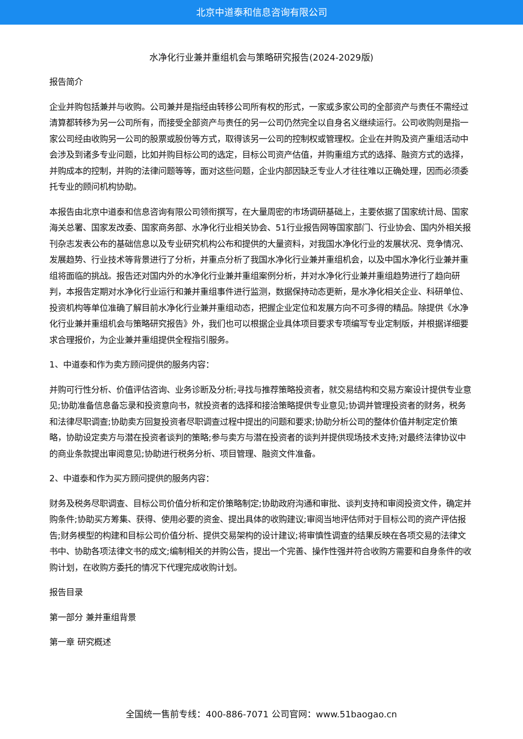北京中道泰和信息咨询有限公司
水净化行业兼并重组机会与策略研究报告(2024-2029版)
报告简介
企业并购包括兼并与收购。公司兼并是指经由转移公司所有权的形式，一家或多家公司的全部资产与责任不需经过清算都转移为另一公司所有，而接受全部资产与责任的另一公司仍然完全以自身名义继续运行。公司收购则是指一家公司经由收购另一公司的股票或股份等方式，取得该另一公司的控制权或管理权。企业在并购及资产重组活动中会涉及到诸多专业问题，比如并购目标公司的选定，目标公司资产估值，并购重组方式的选择、融资方式的选择，并购成本的控制，并购的法律问题等等，面对这些问题，企业内部因缺乏专业人才往往难以正确处理，因而必须委托专业的顾问机构协助。
本报告由北京中道泰和信息咨询有限公司领衔撰写，在大量周密的市场调研基础上，主要依据了国家统计局、国家海关总署、国家发改委、国家商务部、水净化行业相关协会、51行业报告网等国家部门、行业协会、国内外相关报刊杂志发表公布的基础信息以及专业研究机构公布和提供的大量资料，对我国水净化行业的发展状况、竞争情况、发展趋势、行业技术等背景进行了分析，并重点分析了我国水净化行业兼并重组机会，以及中国水净化行业兼并重组将面临的挑战。报告还对国内外的水净化行业兼并重组案例分析，并对水净化行业兼并重组趋势进行了趋向研判，本报告定期对水净化行业运行和兼并重组事件进行监测，数据保持动态更新，是水净化相关企业、科研单位、投资机构等单位准确了解目前水净化行业兼并重组动态，把握企业定位和发展方向不可多得的精品。除提供《水净化行业兼并重组机会与策略研究报告》外，我们也可以根据企业具体项目要求专项编写专业定制版，并根据详细要求合理报价，为企业兼并重组提供全程指引服务。
1、中道泰和作为卖方顾问提供的服务内容：
并购可行性分析、价值评估咨询、业务诊断及分析;寻找与推荐策略投资者，就交易结构和交易方案设计提供专业意见;协助准备信息备忘录和投资意向书，就投资者的选择和接洽策略提供专业意见;协调并管理投资者的财务，税务和法律尽职调查;协助卖方回复投资者尽职调查过程中提出的问题和要求;协助分析公司的整体价值并制定定价策略，协助设定卖方与潜在投资者谈判的策略;参与卖方与潜在投资者的谈判并提供现场技术支持;对最终法律协议中的商业条款提出审阅意见;协助进行税务分析、项目管理、融资文件准备。
2、中道泰和作为买方顾问提供的服务内容：
财务及税务尽职调查、目标公司价值分析和定价策略制定;协助政府沟通和审批、谈判支持和审阅投资文件，确定并购条件;协助买方筹集、获得、使用必要的资金、提出具体的收购建议;审阅当地评估师对于目标公司的资产评估报告;财务模型的构建和目标公司价值分析、提供交易架构的设计建议;将审慎性调查的结果反映在各项交易的法律文书中、协助各项法律文书的成文;编制相关的并购公告，提出一个完善、操作性强并符合收购方需要和自身条件的收购计划，在收购方委托的情况下代理完成收购计划。
报告目录
第一部分 兼并重组背景
第一章 研究概述
全国统一售前专线：400-886-7071 公司官网：www.51baogao.cn